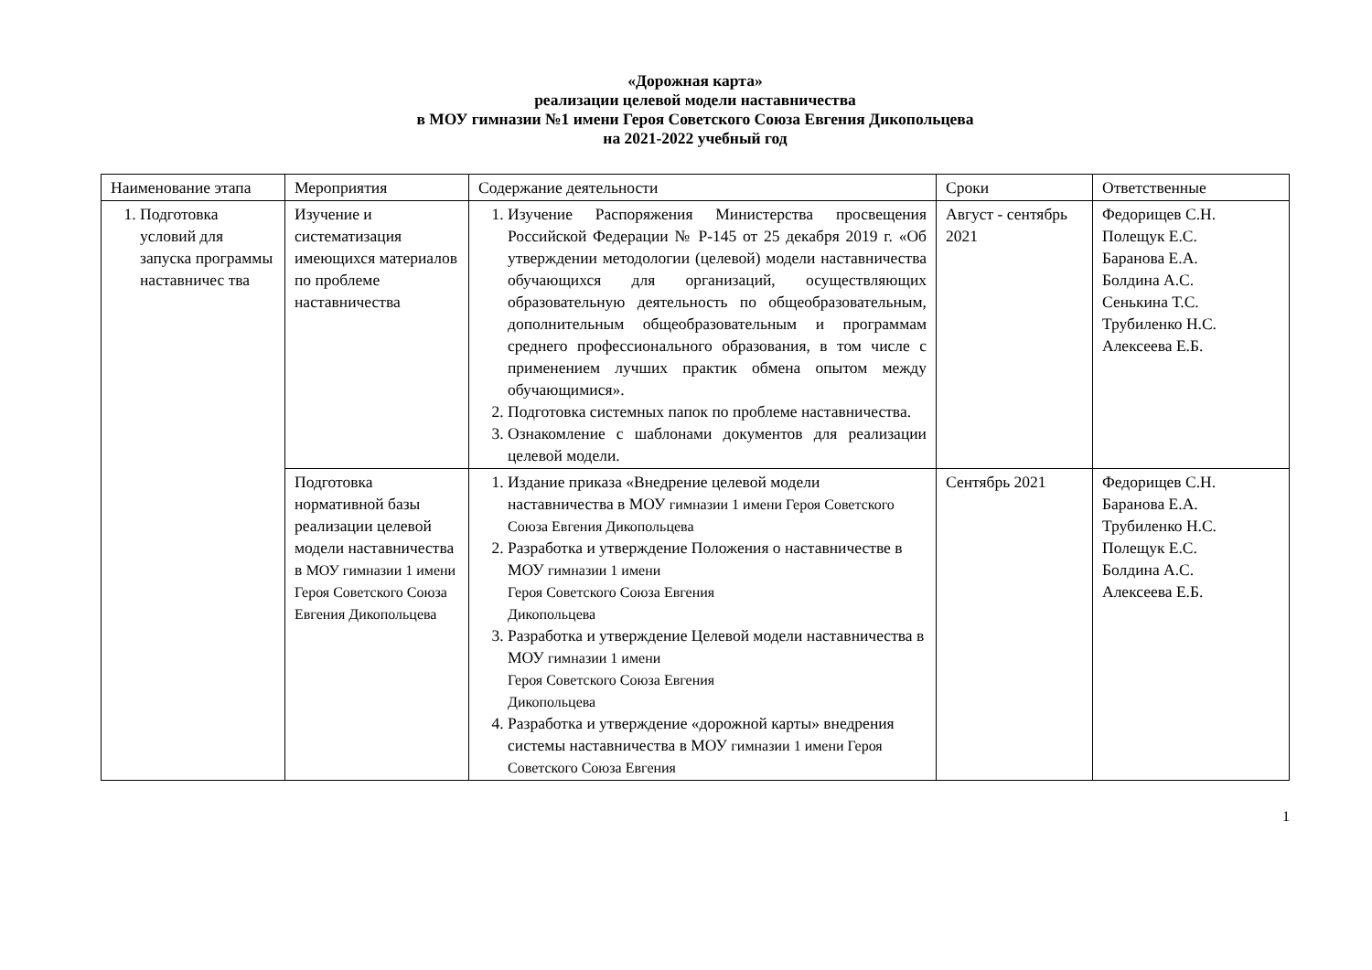«Дорожная карта»
реализации целевой модели наставничества
в МОУ гимназии №1 имени Героя Советского Союза Евгения Дикопольцева
на 2021-2022 учебный год
| Наименование этапа | Мероприятия | Содержание деятельности | Сроки | Ответственные |
| --- | --- | --- | --- | --- |
| 1. Подготовка условий для запуска программы наставничес тва | Изучение и систематизация имеющихся материалов по проблеме наставничества | 1. Изучение Распоряжения Министерства просвещения Российской Федерации № Р-145 от 25 декабря 2019 г. «Об утверждении методологии (целевой) модели наставничества обучающихся для организаций, осуществляющих образовательную деятельность по общеобразовательным, дополнительным общеобразовательным и программам среднего профессионального образования, в том числе с применением лучших практик обмена опытом между обучающимися». 2. Подготовка системных папок по проблеме наставничества. 3. Ознакомление с шаблонами документов для реализации целевой модели. | Август - сентябрь 2021 | Федорищев С.Н. Полещук Е.С. Баранова Е.А. Болдина А.С. Сенькина Т.С. Трубиленко Н.С. Алексеева Е.Б. |
| | Подготовка нормативной базы реализации целевой модели наставничества в МОУ гимназии 1 имени Героя Советского Союза Евгения Дикопольцева | 1. Издание приказа «Внедрение целевой модели наставничества в МОУ гимназии 1 имени Героя Советского Союза Евгения Дикопольцева 2. Разработка и утверждение Положения о наставничестве в МОУ гимназии 1 имени Героя Советского Союза Евгения Дикопольцева 3. Разработка и утверждение Целевой модели наставничества в МОУ гимназии 1 имени Героя Советского Союза Евгения Дикопольцева 4. Разработка и утверждение «дорожной карты» внедрения системы наставничества в МОУ гимназии 1 имени Героя Советского Союза Евгения | Сентябрь 2021 | Федорищев С.Н. Баранова Е.А. Трубиленко Н.С. Полещук Е.С. Болдина А.С. Алексеева Е.Б. |
1